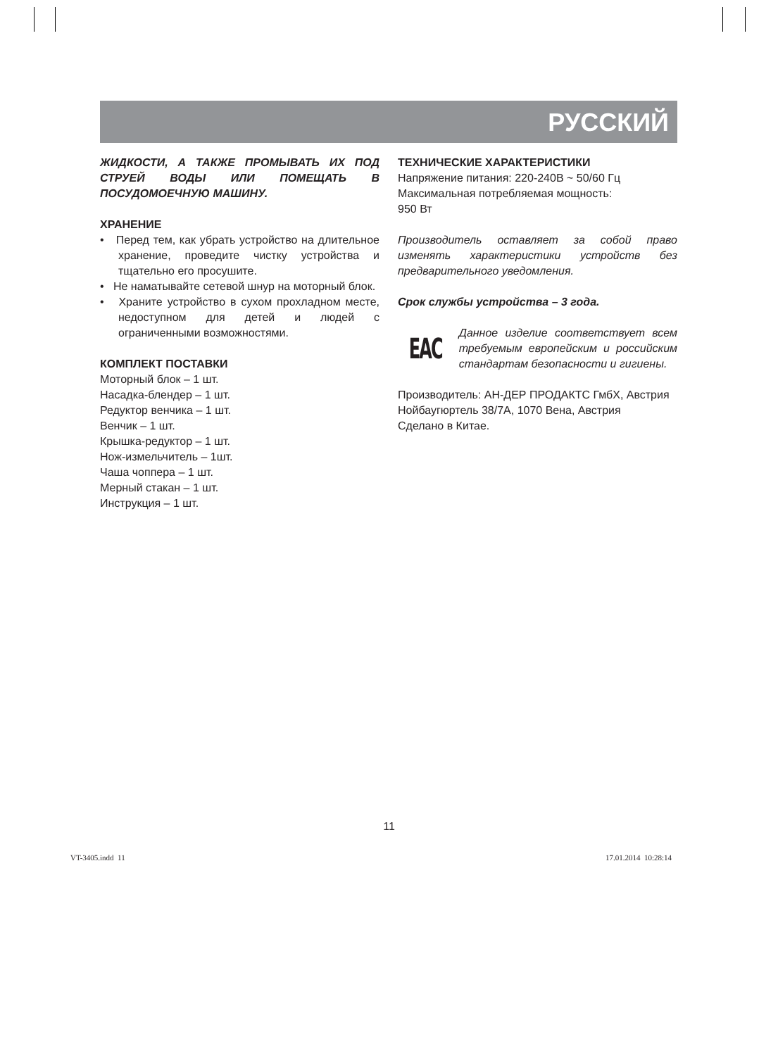РУССКИЙ
ЖИДКОСТИ, А ТАКЖЕ ПРОМЫВАТЬ ИХ ПОД СТРУЕЙ ВОДЫ ИЛИ ПОМЕЩАТЬ В ПОСУДОМОЕЧНУЮ МАШИНУ.
ХРАНЕНИЕ
• Перед тем, как убрать устройство на длительное хранение, проведите чистку устройства и тщательно его просушите.
• Не наматывайте сетевой шнур на моторный блок.
• Храните устройство в сухом прохладном месте, недоступном для детей и людей с ограниченными возможностями.
КОМПЛЕКТ ПОСТАВКИ
Моторный блок – 1 шт.
Насадка-блендер – 1 шт.
Редуктор венчика – 1 шт.
Венчик – 1 шт.
Крышка-редуктор – 1 шт.
Нож-измельчитель – 1шт.
Чаша чоппера – 1 шт.
Мерный стакан – 1 шт.
Инструкция – 1 шт.
ТЕХНИЧЕСКИЕ ХАРАКТЕРИСТИКИ
Напряжение питания: 220-240В ~ 50/60 Гц
Максимальная потребляемая мощность:
950 Вт
Производитель оставляет за собой право изменять характеристики устройств без предварительного уведомления.
Срок службы устройства – 3 года.
EAC
Данное изделие соответствует всем требуемым европейским и российским стандартам безопасности и гигиены.
Производитель: АН-ДЕР ПРОДАКТС ГмбХ, Австрия
Нойбаугюртель 38/7А, 1070 Вена, Австрия
Сделано в Китае.
11
VT-3405.indd 11 17.01.2014 10:28:14